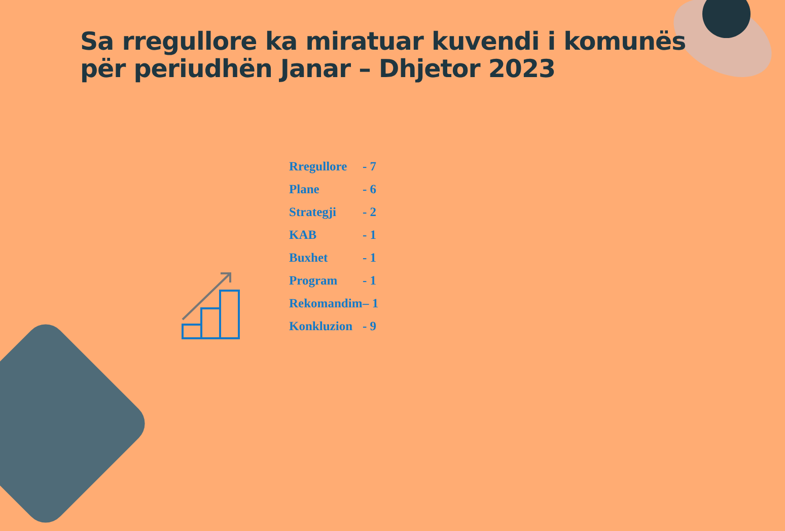Sa rregullore ka miratuar kuvendi i komunës
për periudhën Janar – Dhjetor 2023
Rregullore - 7
Plane - 6
Strategji - 2
KAB - 1
Buxhet - 1
Program - 1
Rekomandim – 1
Konkluzion - 9